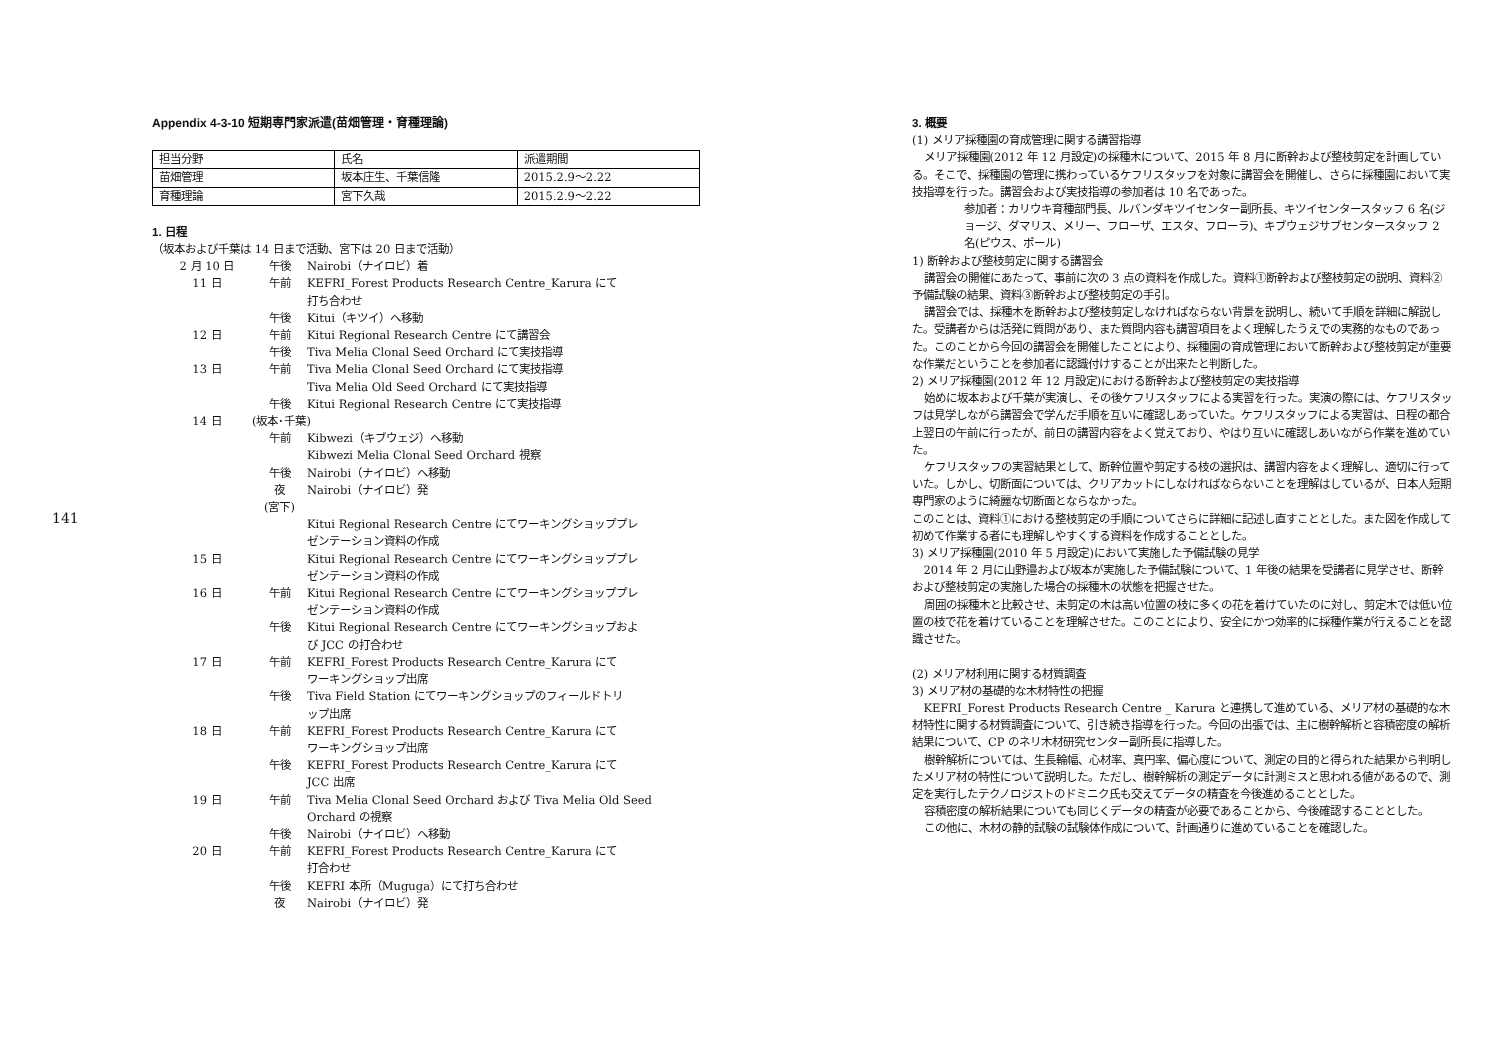141
Appendix 4-3-10 短期専門家派遣(苗畑管理・育種理論)
| 担当分野 | 氏名 | 派遣期間 |
| 苗畑管理 | 坂本庄生、千葉信隆 | 2015.2.9～2.22 |
| 育種理論 | 宮下久哉 | 2015.2.9～2.22 |
1. 日程
（坂本および千葉は 14 日まで活動、宮下は 20 日まで活動）
| 2 月 10 日 | 午後 | Nairobi（ナイロビ）着 |
| 11 日 | 午前 | KEFRI_Forest Products Research Centre_Karura にて 打ち合わせ |
| | 午後 | Kitui（キツイ）へ移動 |
| 12 日 | 午前 | Kitui Regional Research Centre にて講習会 |
| | 午後 | Tiva Melia Clonal Seed Orchard にて実技指導 |
| 13 日 | 午前 | Tiva Melia Clonal Seed Orchard にて実技指導 Tiva Melia Old Seed Orchard にて実技指導 |
| | 午後 | Kitui Regional Research Centre にて実技指導 |
| 14 日 | (坂本･千葉) | |
| | 午前 | Kibwezi（キブウェジ）へ移動 Kibwezi Melia Clonal Seed Orchard 視察 |
| | 午後 | Nairobi（ナイロビ）へ移動 |
| | 夜 | Nairobi（ナイロビ）発 |
| | (宮下) | |
| | | Kitui Regional Research Centre にてワーキングショッププレ ゼンテーション資料の作成 |
| 15 日 | | Kitui Regional Research Centre にてワーキングショッププレ ゼンテーション資料の作成 |
| 16 日 | 午前 | Kitui Regional Research Centre にてワーキングショッププレ ゼンテーション資料の作成 |
| | 午後 | Kitui Regional Research Centre にてワーキングショップおよ び JCC の打合わせ |
| 17 日 | 午前 | KEFRI_Forest Products Research Centre_Karura にて ワーキングショップ出席 |
| | 午後 | Tiva Field Station にてワーキングショップのフィールドトリ ップ出席 |
| 18 日 | 午前 | KEFRI_Forest Products Research Centre_Karura にて ワーキングショップ出席 |
| | 午後 | KEFRI_Forest Products Research Centre_Karura にて JCC 出席 |
| 19 日 | 午前 | Tiva Melia Clonal Seed Orchard および Tiva Melia Old Seed Orchard の視察 |
| | 午後 | Nairobi（ナイロビ）へ移動 |
| 20 日 | 午前 | KEFRI_Forest Products Research Centre_Karura にて 打合わせ |
| | 午後 | KEFRI 本所（Muguga）にて打ち合わせ |
| | 夜 | Nairobi（ナイロビ）発 |
3. 概要
(1) メリア採種園の育成管理に関する講習指導
メリア採種園(2012 年 12 月設定)の採種木について、2015 年 8 月に断幹および整枝剪定を計画している。そこで、採種園の管理に携わっているケフリスタッフを対象に講習会を開催し、さらに採種園において実技指導を行った。講習会および実技指導の参加者は 10 名であった。
参加者：カリウキ育種部門長、ルバンダキツイセンター副所長、キツイセンタースタッフ 6 名(ジョージ、ダマリス、メリー、フローザ、エスタ、フローラ)、キブウェジサブセンタースタッフ 2 名(ピウス、ポール)
1) 断幹および整枝剪定に関する講習会
講習会の開催にあたって、事前に次の 3 点の資料を作成した。資料①断幹および整枝剪定の説明、資料②予備試験の結果、資料③断幹および整枝剪定の手引。
講習会では、採種木を断幹および整枝剪定しなければならない背景を説明し、続いて手順を詳細に解説した。受講者からは活発に質問があり、また質問内容も講習項目をよく理解したうえでの実務的なものであった。このことから今回の講習会を開催したことにより、採種園の育成管理において断幹および整枝剪定が重要な作業だということを参加者に認識付けすることが出来たと判断した。
2) メリア採種園(2012 年 12 月設定)における断幹および整枝剪定の実技指導
始めに坂本および千葉が実演し、その後ケフリスタッフによる実習を行った。実演の際には、ケフリスタッフは見学しながら講習会で学んだ手順を互いに確認しあっていた。ケフリスタッフによる実習は、日程の都合上翌日の午前に行ったが、前日の講習内容をよく覚えており、やはり互いに確認しあいながら作業を進めていた。
ケフリスタッフの実習結果として、断幹位置や剪定する枝の選択は、講習内容をよく理解し、適切に行っていた。しかし、切断面については、クリアカットにしなければならないことを理解はしているが、日本人短期専門家のように綺麗な切断面とならなかった。
このことは、資料①における整枝剪定の手順についてさらに詳細に記述し直すこととした。また図を作成して初めて作業する者にも理解しやすくする資料を作成することとした。
3) メリア採種園(2010 年 5 月設定)において実施した予備試験の見学
2014 年 2 月に山野邉および坂本が実施した予備試験について、1 年後の結果を受講者に見学させ、断幹および整枝剪定の実施した場合の採種木の状態を把握させた。
周囲の採種木と比較させ、未剪定の木は高い位置の枝に多くの花を着けていたのに対し、剪定木では低い位置の枝で花を着けていることを理解させた。このことにより、安全にかつ効率的に採種作業が行えることを認識させた。
(2) メリア材利用に関する材質調査
3) メリア材の基礎的な木材特性の把握
KEFRI_Forest Products Research Centre _ Karura と連携して進めている、メリア材の基礎的な木材特性に関する材質調査について、引き続き指導を行った。今回の出張では、主に樹幹解析と容積密度の解析結果について、CP のネリ木材研究センター副所長に指導した。
樹幹解析については、生長輪幅、心材率、真円率、偏心度について、測定の目的と得られた結果から判明したメリア材の特性について説明した。ただし、樹幹解析の測定データに計測ミスと思われる値があるので、測定を実行したテクノロジストのドミニク氏も交えてデータの精査を今後進めることとした。
容積密度の解析結果についても同じくデータの精査が必要であることから、今後確認することとした。
この他に、木材の静的試験の試験体作成について、計画通りに進めていることを確認した。